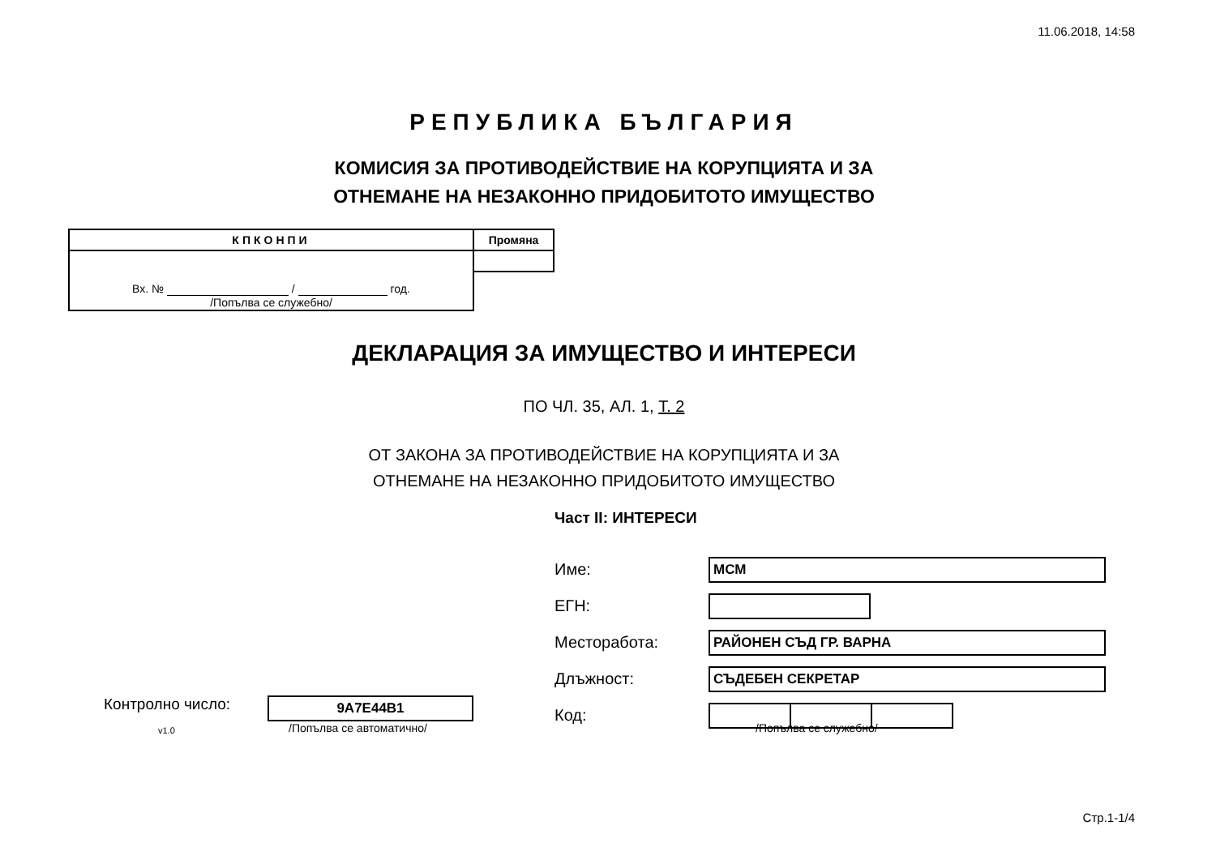11.06.2018, 14:58
РЕПУБЛИКА БЪЛГАРИЯ
КОМИСИЯ ЗА ПРОТИВОДЕЙСТВИЕ НА КОРУПЦИЯТА И ЗА
ОТНЕМАНЕ НА НЕЗАКОННО ПРИДОБИТОТО ИМУЩЕСТВО
| КПКОНПИ | Промяна |
| --- | --- |
| Вх. № / год. /Попълва се служебно/ | |
ДЕКЛАРАЦИЯ ЗА ИМУЩЕСТВО И ИНТЕРЕСИ
ПО ЧЛ. 35, АЛ. 1, Т. 2
ОТ ЗАКОНА ЗА ПРОТИВОДЕЙСТВИЕ НА КОРУПЦИЯТА И ЗА
ОТНЕМАНЕ НА НЕЗАКОННО ПРИДОБИТОТО ИМУЩЕСТВО
Част II: ИНТЕРЕСИ
Име:
МСМ
ЕГН:
Месторабота:
РАЙОНЕН СЪД ГР. ВАРНА
Длъжност:
СЪДЕБЕН СЕКРЕТАР
Код:
Контролно число: 9A7E44B1
v1.0 /Попълва се автоматично/ /Попълва се служебно/
Стр.1-1/4